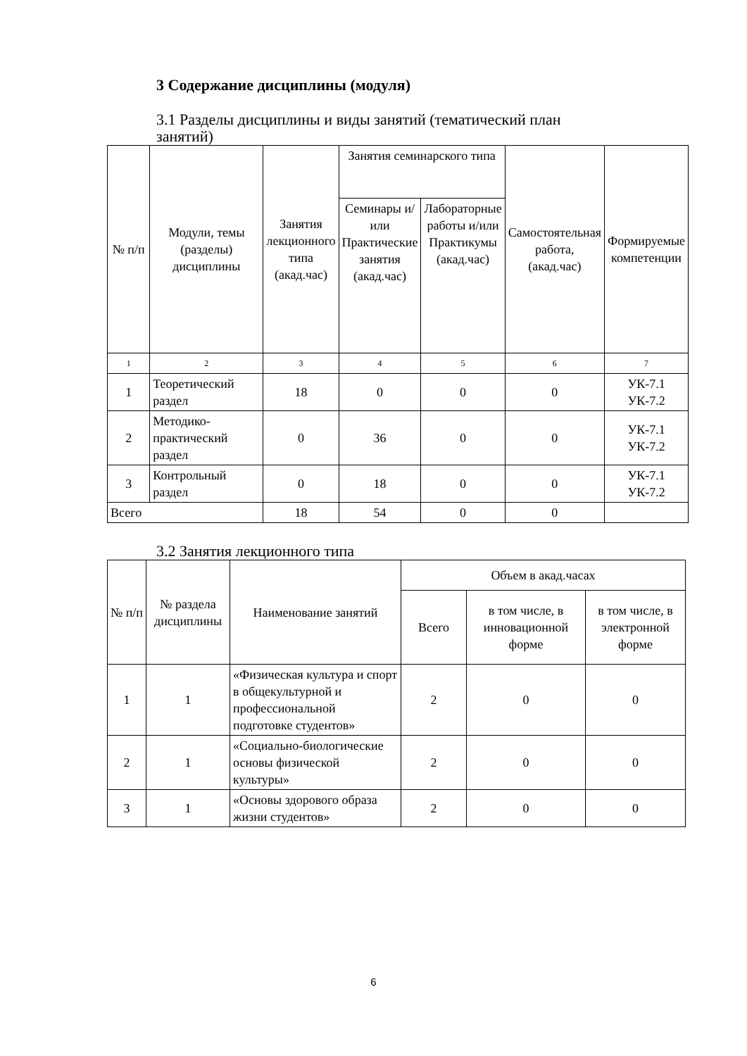3 Содержание дисциплины (модуля)
3.1 Разделы дисциплины и виды занятий (тематический план
занятий)
| № п/п | Модули, темы (разделы) дисциплины | Занятия лекционного типа (акад.час) | Занятия семинарского типа | | Самостоятельная работа, (акад.час) | Формируемые компетенции |
| --- | --- | --- | --- | --- | --- | --- |
| | | | Семинары и/или Практические занятия (акад.час) | Лабораторные работы и/или Практикумы (акад.час) | | |
| 1 | 2 | 3 | 4 | 5 | 6 | 7 |
| 1 | Теоретический раздел | 18 | 0 | 0 | 0 | УК-7.1 УК-7.2 |
| 2 | Методико-практический раздел | 0 | 36 | 0 | 0 | УК-7.1 УК-7.2 |
| 3 | Контрольный раздел | 0 | 18 | 0 | 0 | УК-7.1 УК-7.2 |
| Всего | | 18 | 54 | 0 | 0 | |
3.2 Занятия лекционного типа
| № п/п | № раздела дисциплины | Наименование занятий | Объем в акад.часах | | |
| --- | --- | --- | --- | --- | --- |
| | | | Всего | в том числе, в инновационной форме | в том числе, в электронной форме |
| 1 | 1 | «Физическая культура и спорт в общекультурной и профессиональной подготовке студентов» | 2 | 0 | 0 |
| 2 | 1 | «Социально-биологические основы физической культуры» | 2 | 0 | 0 |
| 3 | 1 | «Основы здорового образа жизни студентов» | 2 | 0 | 0 |
6